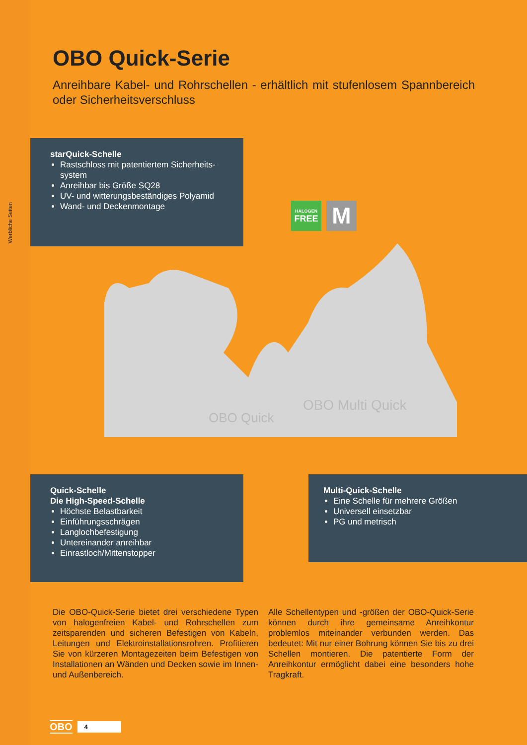Werbliche Seiten
OBO Quick-Serie
Anreihbare Kabel- und Rohrschellen - erhältlich mit stufenlosem Spannbereich oder Sicherheitsverschluss
starQuick-Schelle
Rastschloss mit patentiertem Sicherheits-system
Anreihbar bis Größe SQ28
UV- und witterungsbeständiges Polyamid
Wand- und Deckenmontage
HALOGEN
FREE
M
OBO Quick
OBO Multi Quick
Quick-Schelle
Die High-Speed-Schelle
Höchste Belastbarkeit
Einführungsschrägen
Langlochbefestigung
Untereinander anreihbar
Einrastloch/Mittenstopper
Multi-Quick-Schelle
Eine Schelle für mehrere Größen
Universell einsetzbar
PG und metrisch
Die OBO-Quick-Serie bietet drei verschiedene Typen von halogenfreien Kabel- und Rohrschellen zum zeitsparenden und sicheren Befestigen von Kabeln, Leitungen und Elektroinstallationsrohren. Profitieren Sie von kürzeren Montagezeiten beim Befestigen von Installationen an Wänden und Decken sowie im Innen- und Außenbereich.
Alle Schellentypen und -größen der OBO-Quick-Serie können durch ihre gemeinsame Anreihkontur problemlos miteinander verbunden werden. Das bedeutet: Mit nur einer Bohrung können Sie bis zu drei Schellen montieren. Die patentierte Form der Anreihkontur ermöglicht dabei eine besonders hohe Tragkraft.
OBO 4